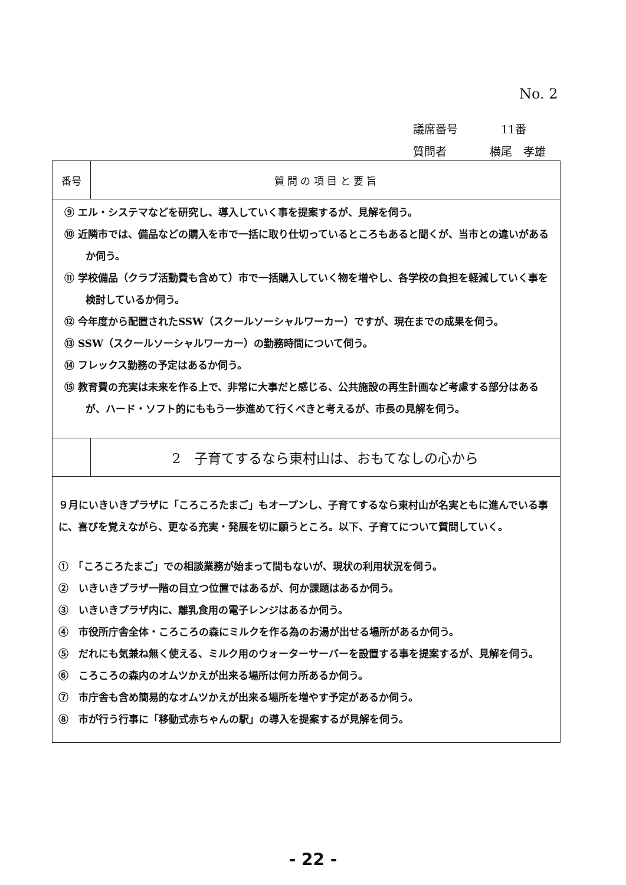No. 2
議席番号　11番
質問者 横尾　孝雄
| 番号 | 質 問 の 項 目 と 要 旨 |
| --- | --- |
| ⑨ エル・システマなどを研究し、導入していく事を提案するが、見解を伺う。 ⑩ 近隣市では、備品などの購入を市で一括に取り仕切っているところもあると聞くが、当市との違いがあるか伺う。 ⑪ 学校備品（クラブ活動費も含めて）市で一括購入していく物を増やし、各学校の負担を軽減していく事を検討しているか伺う。 ⑫ 今年度から配置されたSSW（スクールソーシャルワーカー）ですが、現在までの成果を伺う。 ⑬ SSW（スクールソーシャルワーカー）の勤務時間について伺う。 ⑭ フレックス勤務の予定はあるか伺う。 ⑮ 教育費の充実は未来を作る上で、非常に大事だと感じる、公共施設の再生計画など考慮する部分はあるが、ハード・ソフト的にももう一歩進めて行くべきと考えるが、市長の見解を伺う。 | |
| | 2 子育てするなら東村山は、おもてなしの心から |
| ９月にいきいきプラザに「ころころたまご」もオープンし、子育てするなら東村山が名実ともに進んでいる事に、喜びを覚えながら、更なる充実・発展を切に願うところ。以下、子育てについて質問していく。 ① 「ころころたまご」での相談業務が始まって間もないが、現状の利用状況を伺う。 ② いきいきプラザ一階の目立つ位置ではあるが、何か課題はあるか伺う。 ③ いきいきプラザ内に、離乳食用の電子レンジはあるか伺う。 ④ 市役所庁舎全体・ころころの森にミルクを作る為のお湯が出せる場所があるか伺う。 ⑤ だれにも気兼ね無く使える、ミルク用のウォーターサーバーを設置する事を提案するが、見解を伺う。 ⑥ ころころの森内のオムツかえが出来る場所は何カ所あるか伺う。 ⑦ 市庁舎も含め簡易的なオムツかえが出来る場所を増やす予定があるか伺う。 ⑧ 市が行う行事に「移動式赤ちゃんの駅」の導入を提案するが見解を伺う。 | |
- 22 -